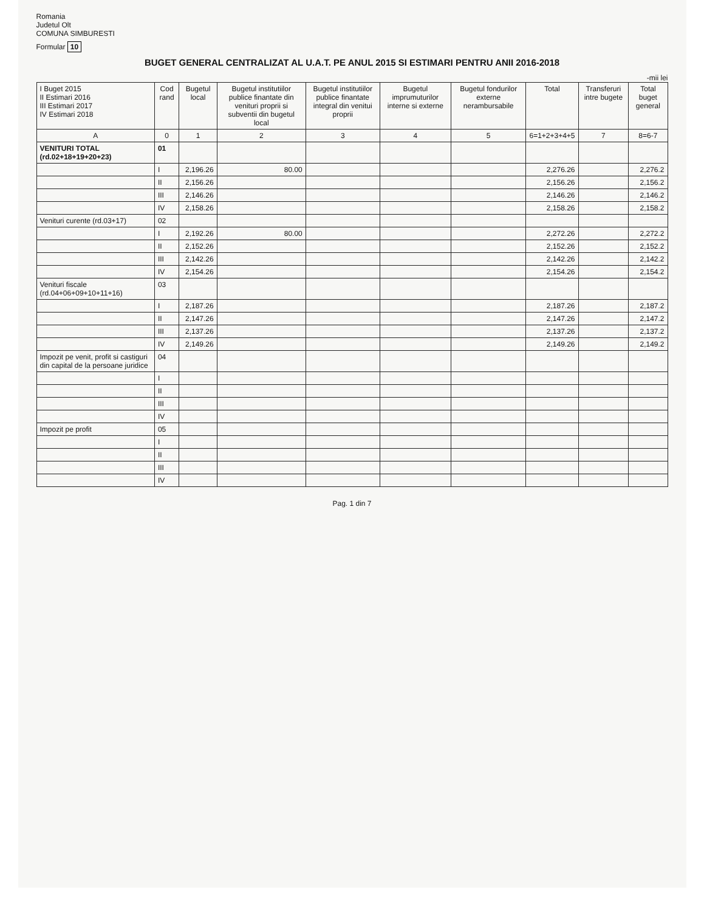Romania
Judetul Olt
COMUNA SIMBURESTI
Formular 10
BUGET GENERAL CENTRALIZAT AL U.A.T. PE ANUL 2015 SI ESTIMARI PENTRU ANII 2016-2018
-mii lei
| I Buget 2015 II Estimari 2016 III Estimari 2017 IV Estimari 2018 | Cod rand | Bugetul local | Bugetul institutiilor publice finantate din venituri proprii si subventii din bugetul local | Bugetul institutiilor publice finantate integral din venitui proprii | Bugetul imprumuturilor interne si externe | Bugetul fondurilor externe nerambursabile | Total | Transferuri intre bugete | Total buget general |
| --- | --- | --- | --- | --- | --- | --- | --- | --- | --- |
| A | 0 | 1 | 2 | 3 | 4 | 5 | 6=1+2+3+4+5 | 7 | 8=6-7 |
| VENITURI TOTAL (rd.02+18+19+20+23) | 01 | | | | | | | | |
| | I | 2,196.26 | 80.00 | | | | 2,276.26 | | 2,276.2 |
| | II | 2,156.26 | | | | | 2,156.26 | | 2,156.2 |
| | III | 2,146.26 | | | | | 2,146.26 | | 2,146.2 |
| | IV | 2,158.26 | | | | | 2,158.26 | | 2,158.2 |
| Venituri curente (rd.03+17) | 02 | | | | | | | | |
| | I | 2,192.26 | 80.00 | | | | 2,272.26 | | 2,272.2 |
| | II | 2,152.26 | | | | | 2,152.26 | | 2,152.2 |
| | III | 2,142.26 | | | | | 2,142.26 | | 2,142.2 |
| | IV | 2,154.26 | | | | | 2,154.26 | | 2,154.2 |
| Venituri fiscale (rd.04+06+09+10+11+16) | 03 | | | | | | | | |
| | I | 2,187.26 | | | | | 2,187.26 | | 2,187.2 |
| | II | 2,147.26 | | | | | 2,147.26 | | 2,147.2 |
| | III | 2,137.26 | | | | | 2,137.26 | | 2,137.2 |
| | IV | 2,149.26 | | | | | 2,149.26 | | 2,149.2 |
| Impozit pe venit, profit si castiguri din capital de la persoane juridice | 04 | | | | | | | | |
| | I | | | | | | | | |
| | II | | | | | | | | |
| | III | | | | | | | | |
| | IV | | | | | | | | |
| Impozit pe profit | 05 | | | | | | | | |
| | I | | | | | | | | |
| | II | | | | | | | | |
| | III | | | | | | | | |
| | IV | | | | | | | | |
Pag. 1 din 7